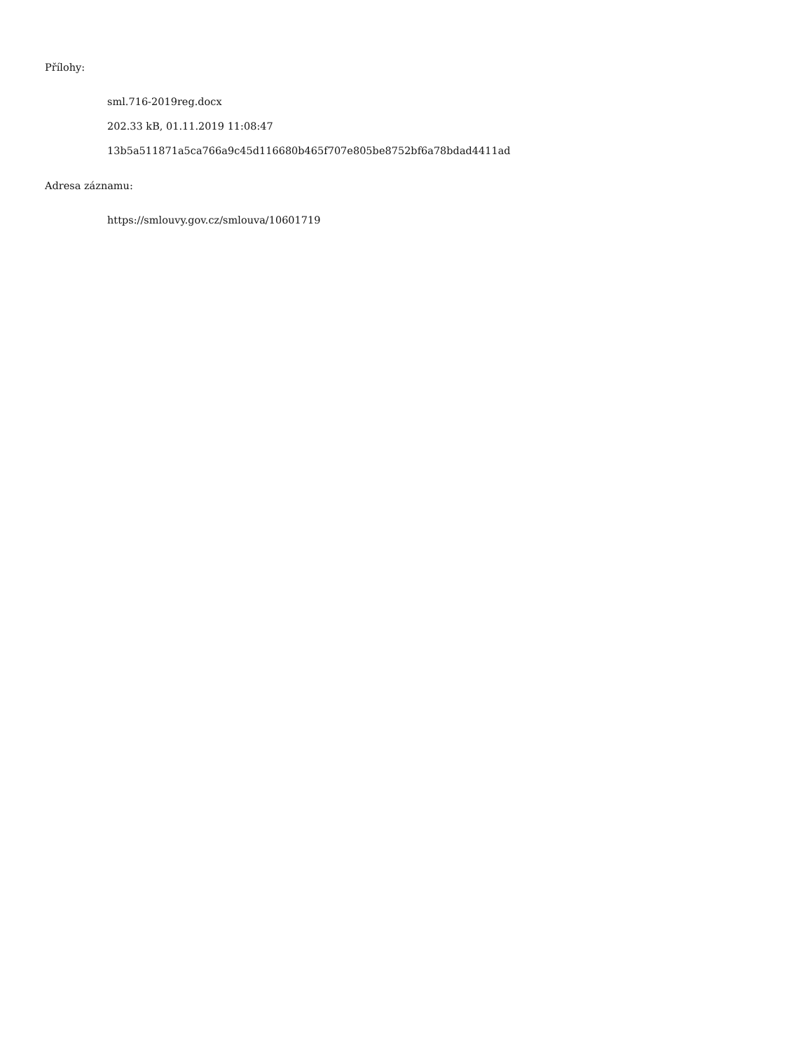Přílohy:
sml.716-2019reg.docx
202.33 kB, 01.11.2019 11:08:47
13b5a511871a5ca766a9c45d116680b465f707e805be8752bf6a78bdad4411ad
Adresa záznamu:
https://smlouvy.gov.cz/smlouva/10601719